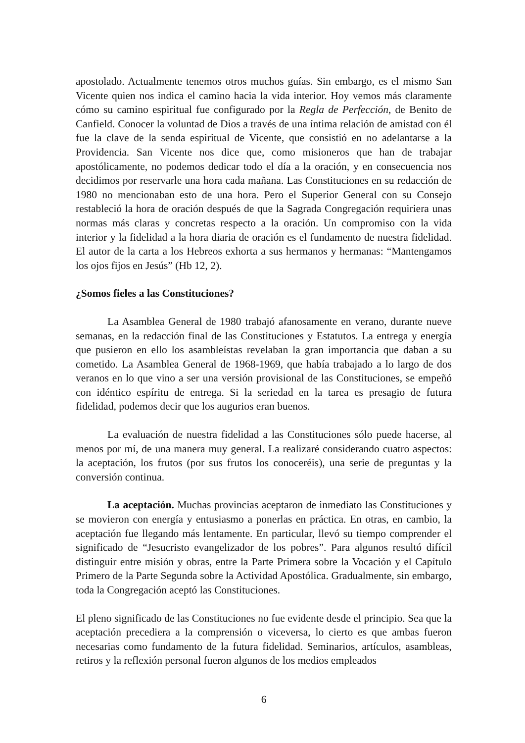apostolado. Actualmente tenemos otros muchos guías. Sin embargo, es el mismo San Vicente quien nos indica el camino hacia la vida interior. Hoy vemos más claramente cómo su camino espiritual fue configurado por la Regla de Perfección, de Benito de Canfield. Conocer la voluntad de Dios a través de una íntima relación de amistad con él fue la clave de la senda espiritual de Vicente, que consistió en no adelantarse a la Providencia. San Vicente nos dice que, como misioneros que han de trabajar apostólicamente, no podemos dedicar todo el día a la oración, y en consecuencia nos decidimos por reservarle una hora cada mañana. Las Constituciones en su redacción de 1980 no mencionaban esto de una hora. Pero el Superior General con su Consejo restableció la hora de oración después de que la Sagrada Congregación requiriera unas normas más claras y concretas respecto a la oración. Un compromiso con la vida interior y la fidelidad a la hora diaria de oración es el fundamento de nuestra fidelidad. El autor de la carta a los Hebreos exhorta a sus hermanos y hermanas: “Mantengamos los ojos fijos en Jesús” (Hb 12, 2).
¿Somos fieles a las Constituciones?
La Asamblea General de 1980 trabajó afanosamente en verano, durante nueve semanas, en la redacción final de las Constituciones y Estatutos. La entrega y energía que pusieron en ello los asambleístas revelaban la gran importancia que daban a su cometido. La Asamblea General de 1968-1969, que había trabajado a lo largo de dos veranos en lo que vino a ser una versión provisional de las Constituciones, se empeñó con idéntico espíritu de entrega. Si la seriedad en la tarea es presagio de futura fidelidad, podemos decir que los augurios eran buenos.
La evaluación de nuestra fidelidad a las Constituciones sólo puede hacerse, al menos por mí, de una manera muy general. La realizaré considerando cuatro aspectos: la aceptación, los frutos (por sus frutos los conoceréis), una serie de preguntas y la conversión continua.
La aceptación. Muchas provincias aceptaron de inmediato las Constituciones y se movieron con energía y entusiasmo a ponerlas en práctica. En otras, en cambio, la aceptación fue llegando más lentamente. En particular, llevó su tiempo comprender el significado de “Jesucristo evangelizador de los pobres”. Para algunos resultó difícil distinguir entre misión y obras, entre la Parte Primera sobre la Vocación y el Capítulo Primero de la Parte Segunda sobre la Actividad Apostólica. Gradualmente, sin embargo, toda la Congregación aceptó las Constituciones.
El pleno significado de las Constituciones no fue evidente desde el principio. Sea que la aceptación precediera a la comprensión o viceversa, lo cierto es que ambas fueron necesarias como fundamento de la futura fidelidad. Seminarios, artículos, asambleas, retiros y la reflexión personal fueron algunos de los medios empleados
6